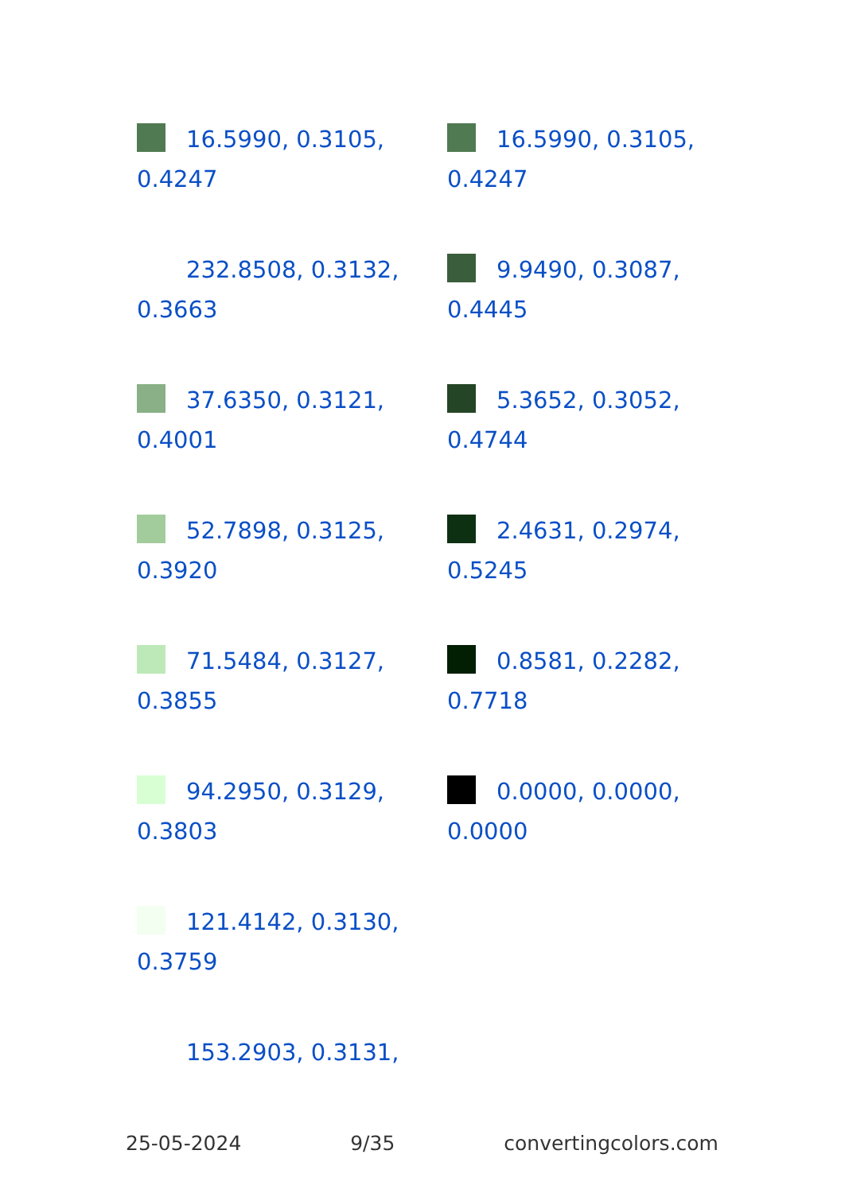16.5990, 0.3105,
0.4247
232.8508, 0.3132,
0.3663
37.6350, 0.3121,
0.4001
52.7898, 0.3125,
0.3920
71.5484, 0.3127,
0.3855
94.2950, 0.3129,
0.3803
121.4142, 0.3130,
0.3759
153.2903, 0.3131,
16.5990, 0.3105,
0.4247
9.9490, 0.3087,
0.4445
5.3652, 0.3052,
0.4744
2.4631, 0.2974,
0.5245
0.8581, 0.2282,
0.7718
0.0000, 0.0000,
0.0000
25-05-2024 9/35 convertingcolors.com